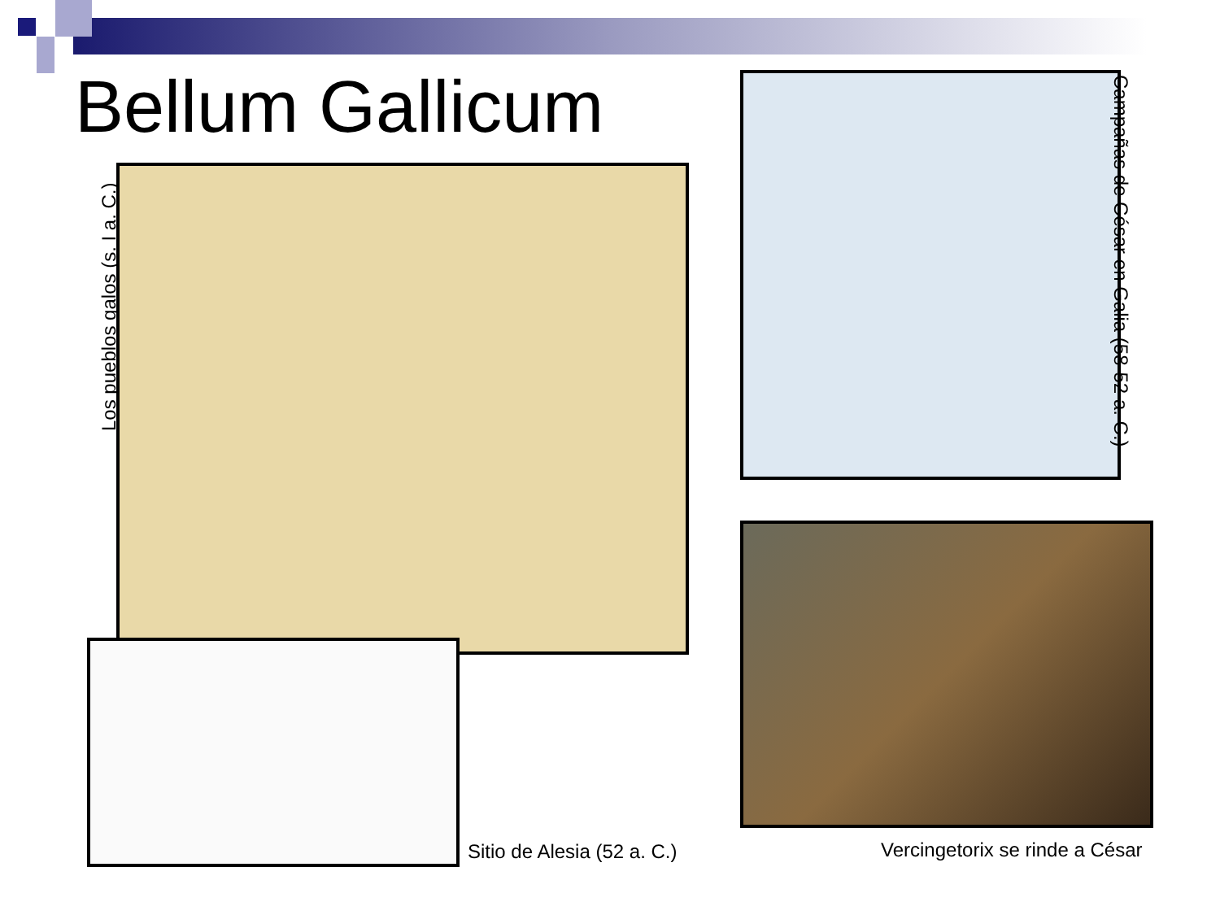Bellum Gallicum
Los pueblos galos (s. I a. C.)
Campañas de César en Galia (58-52 a. C.)
Sitio de Alesia (52 a. C.) Vercingetorix se rinde a César